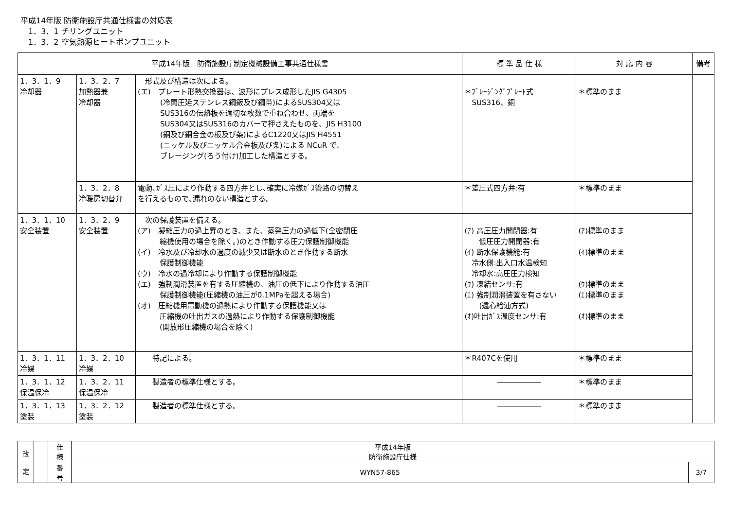平成14年版 防衛施設庁共通仕様書の対応表
　1．3．1 チリングユニット
　1．3．2 空気熱源ヒートポンプユニット
| 平成14年版 防衛施設庁制定機械設備工事共通仕様書 | | | 標 準 品 仕 様 | 対 応 内 容 | 備考 |
| --- | --- | --- | --- | --- | --- |
| 1．3．1．9 冷却器 | 1．3．2．7 加熱器兼 冷却器 | 形式及び構造は次による。 (エ) プレート形熱交換器は、波形にプレス成形したJIS G4305 (冷間圧延ステンレス鋼鈑及び鋼帯)によるSUS304又は SUS316の伝熱板を適切な枚数で重ね合わせ、両端を SUS304又はSUS316のカバーで押さえたものを、JIS H3100 (銅及び銅合金の板及び条)によるC1220又はJIS H4551 (ニッケル及びニッケル合金板及び条)による NCuR で、 ブレージング(ろう付け)加工した構造とする。 | ＊ﾌﾞﾚｰｼﾞﾝｸﾞﾌﾟﾚｰﾄ式 SUS316、銅 | ＊標準のまま | |
| | 1．3．2．8 冷暖房切替弁 | 電動､ｶﾞｽ圧により作動する四方弁とし､確実に冷媒ｶﾞｽ管路の切替え を行えるもので､漏れのない構造とする。 | ＊差圧式四方弁:有 | ＊標準のまま | |
| 1．3．1．10 安全装置 | 1．3．2．9 安全装置 | 次の保護装置を備える。 (ア) 凝縮圧力の過上昇のとき、また、蒸発圧力の過低下(全密閉圧 縮機使用の場合を除く。)のとき作動する圧力保護制御機能 (イ) 冷水及び冷却水の過度の減少又は断水のとき作動する断水 保護制御機能 (ウ) 冷水の過冷却により作動する保護制御機能 (エ) 強制潤滑装置を有する圧縮機の、油圧の低下により作動する油圧 保護制御機能(圧縮機の油圧が0.1MPaを超える場合) (オ) 圧縮機用電動機の過熱により作動する保護機能又は 圧縮機の吐出ガスの過熱により作動する保護制御機能 (開放形圧縮機の場合を除く) | (ｱ) 高圧圧力開閉器:有 低圧圧力開閉器:有 (ｲ) 断水保護機能:有 冷水側:出入口水温検知 冷却水:高圧圧力検知 (ｳ) 凍結センサ:有 (ｴ) 強制潤滑装置を有さない (遠心給油方式) (ｵ)吐出ｶﾞｽ温度センサ:有 | (ｱ)標準のまま (ｲ)標準のまま (ｳ)標準のまま (ｴ)標準のまま (ｵ)標準のまま | |
| 1．3．1．11 冷媒 | 1．3．2．10 冷媒 | 特記による。 | ＊R407Cを使用 | ＊標準のまま | |
| 1．3．1．12 保温保冷 | 1．3．2．11 保温保冷 | 製造者の標準仕様とする。 | ―――――― | ＊標準のまま | |
| 1．3．1．13 塗装 | 1．3．2．12 塗装 | 製造者の標準仕様とする。 | ―――――― | ＊標準のまま | |
| 改 定 | | 仕 様 | 平成14年版 防衛施設庁仕様 | |
| | | 番 号 | WYN57-865 | 3/7 |